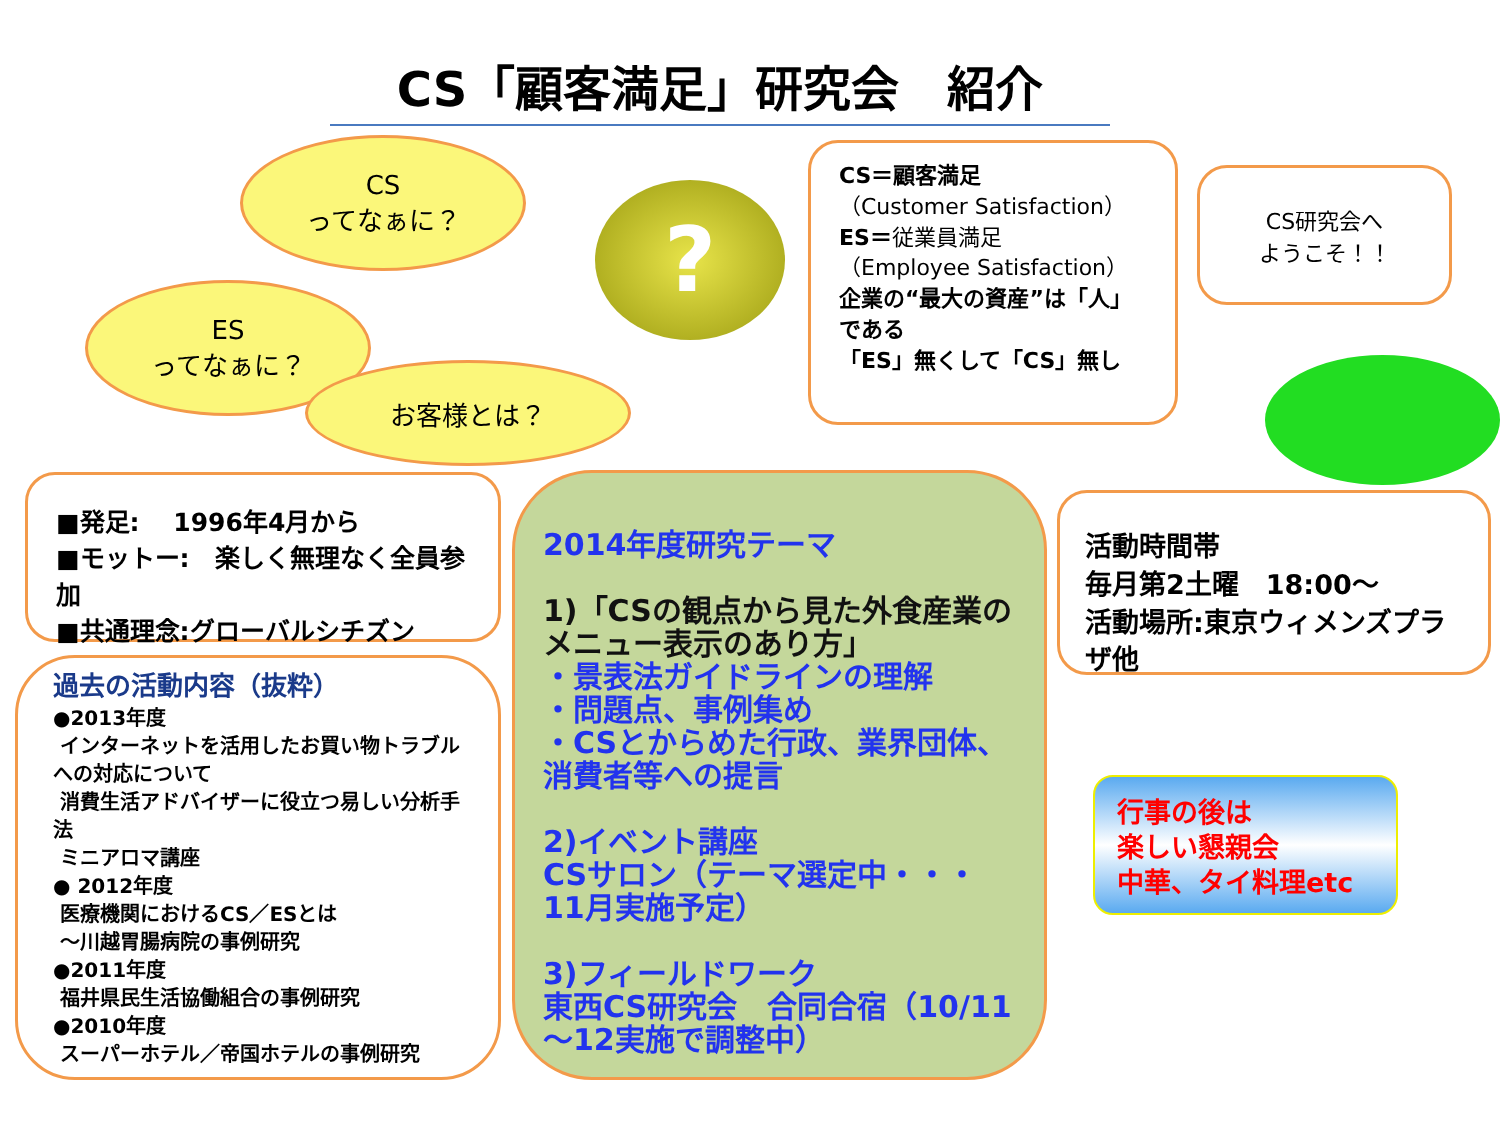CS「顧客満足」研究会　紹介
CS
ってなぁに？
ES
ってなぁに？
お客様とは？
?
CS＝顧客満足
（Customer Satisfaction）
ES＝従業員満足
（Employee Satisfaction）
企業の“最大の資産”は「人」である
「ES」無くして「CS」無し
CS研究会へ
ようこそ！！
■発足:　 1996年4月から
■モットー:　楽しく無理なく全員参加
■共通理念:グローバルシチズン
過去の活動内容（抜粋）
●2013年度
インターネットを活用したお買い物トラブルへの対応について
消費生活アドバイザーに役立つ易しい分析手法
ミニアロマ講座
● 2012年度
医療機関におけるCS／ESとは
～川越胃腸病院の事例研究
●2011年度
福井県民生活協働組合の事例研究
●2010年度
スーパーホテル／帝国ホテルの事例研究
2014年度研究テーマ
1)「CSの観点から見た外食産業のメニュー表示のあり方」
・景表法ガイドラインの理解
・問題点、事例集め
・CSとからめた行政、業界団体、消費者等への提言
2)イベント講座
CSサロン（テーマ選定中・・・11月実施予定）
3)フィールドワーク
東西CS研究会　合同合宿（10/11～12実施で調整中）
活動時間帯
毎月第2土曜　18:00～
活動場所:東京ウィメンズプラザ他
行事の後は
楽しい懇親会
中華、タイ料理etc